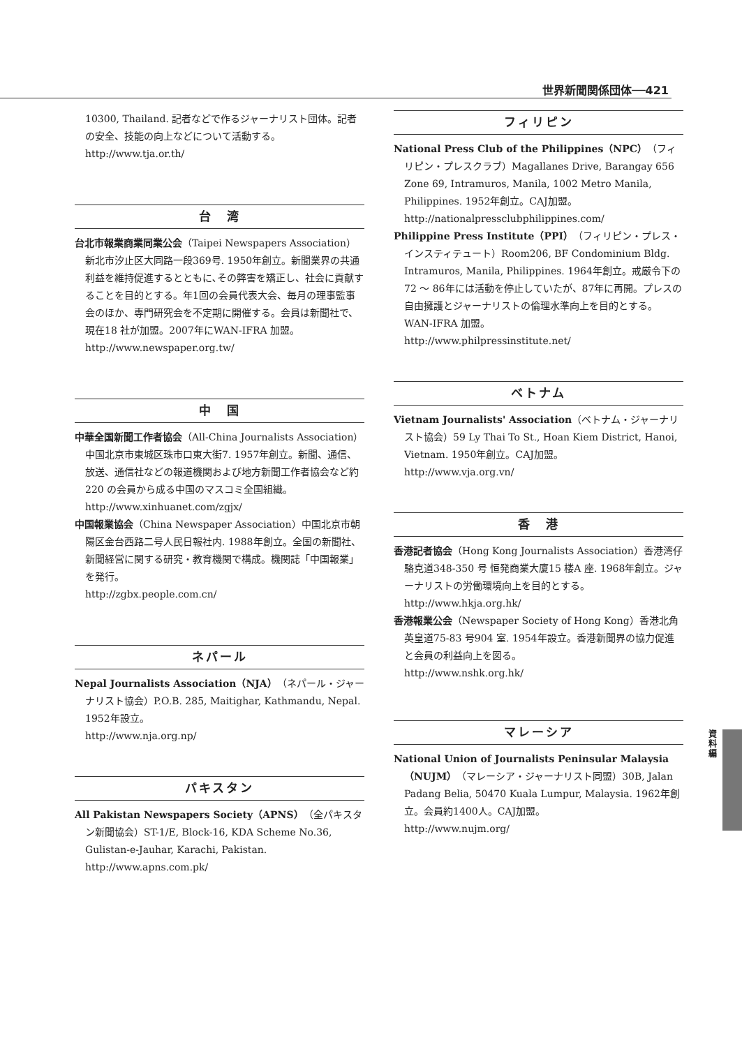世界新聞関係団体──421
資料編
10300, Thailand. 記者などで作るジャーナリスト団体。記者の安全、技能の向上などについて活動する。
http://www.tja.or.th/
台　湾
台北市報業商業同業公会（Taipei Newspapers Association）新北市汐止区大同路一段369号. 1950年創立。新聞業界の共通利益を維持促進するとともに､その弊害を矯正し、社会に貢献することを目的とする。年1回の会員代表大会、毎月の理事監事会のほか、専門研究会を不定期に開催する。会員は新聞社で、現在18 社が加盟。2007年にWAN-IFRA 加盟。
http://www.newspaper.org.tw/
中　国
中華全国新聞工作者協会（All-China Journalists Association）中国北京市東城区珠市口東大街7. 1957年創立。新聞、通信、放送、通信社などの報道機関および地方新聞工作者協会など約220 の会員から成る中国のマスコミ全国組織。
http://www.xinhuanet.com/zgjx/
中国報業協会（China Newspaper Association）中国北京市朝陽区金台西路二号人民日報社内. 1988年創立。全国の新聞社、新聞経営に関する研究・教育機関で構成。機関誌「中国報業」を発行。
http://zgbx.people.com.cn/
ネパール
Nepal Journalists Association（NJA）（ネパール・ジャーナリスト協会）P.O.B. 285, Maitighar, Kathmandu, Nepal. 1952年設立。
http://www.nja.org.np/
パキスタン
All Pakistan Newspapers Society（APNS）（全パキスタン新聞協会）ST-1/E, Block-16, KDA Scheme No.36, Gulistan-e-Jauhar, Karachi, Pakistan.
http://www.apns.com.pk/
フィリピン
National Press Club of the Philippines（NPC）（フィリピン・プレスクラブ）Magallanes Drive, Barangay 656 Zone 69, Intramuros, Manila, 1002 Metro Manila, Philippines. 1952年創立。CAJ加盟。
http://nationalpressclubphilippines.com/
Philippine Press Institute（PPI）（フィリピン・プレス・インスティテュート）Room206, BF Condominium Bldg. Intramuros, Manila, Philippines. 1964年創立。戒厳令下の72 ～ 86年には活動を停止していたが、87年に再開。プレスの自由擁護とジャーナリストの倫理水準向上を目的とする。WAN-IFRA 加盟。
http://www.philpressinstitute.net/
ベトナム
Vietnam Journalists' Association（ベトナム・ジャーナリスト協会）59 Ly Thai To St., Hoan Kiem District, Hanoi, Vietnam. 1950年創立。CAJ加盟。
http://www.vja.org.vn/
香　港
香港記者協会（Hong Kong Journalists Association）香港湾仔駱克道348-350 号 恒発商業大廈15 楼A 座. 1968年創立。ジャーナリストの労働環境向上を目的とする。
http://www.hkja.org.hk/
香港報業公会（Newspaper Society of Hong Kong）香港北角英皇道75-83 号904 室. 1954年設立。香港新聞界の協力促進と会員の利益向上を図る。
http://www.nshk.org.hk/
マレーシア
National Union of Journalists Peninsular Malaysia（NUJM）（マレーシア・ジャーナリスト同盟）30B, Jalan Padang Belia, 50470 Kuala Lumpur, Malaysia. 1962年創立。会員約1400人。CAJ加盟。
http://www.nujm.org/